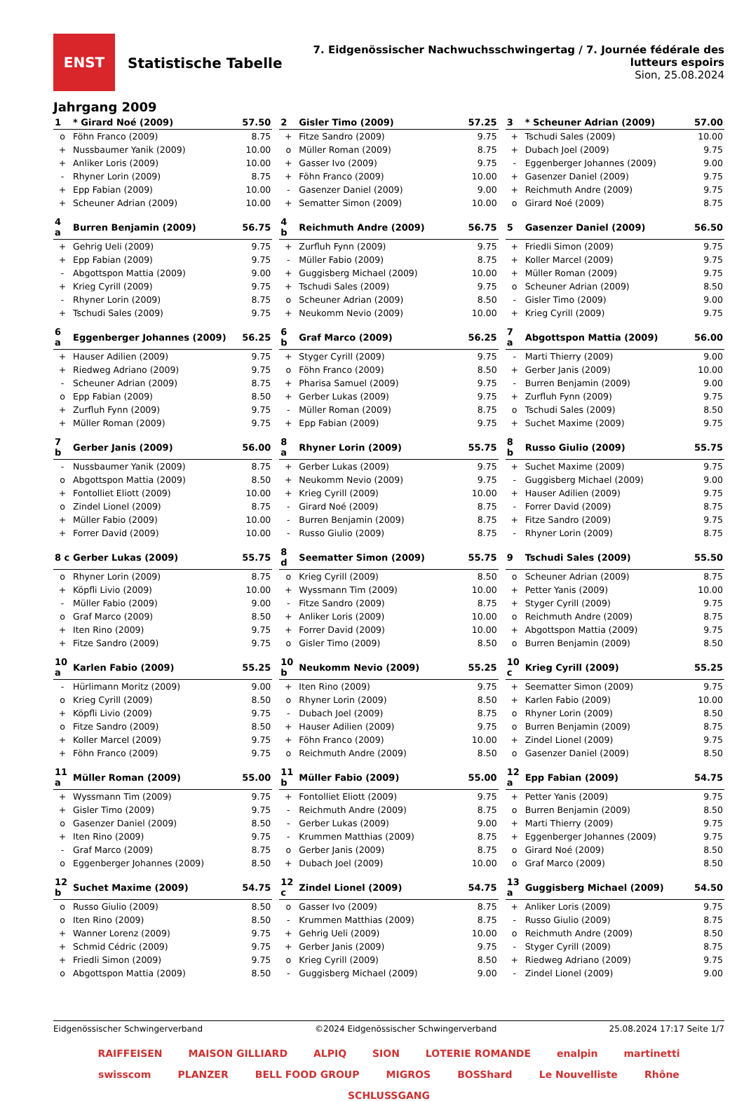ENST
Statistische Tabelle
7. Eidgenössischer Nachwuchsschwingertag / 7. Journée fédérale des lutteurs espoirs
Sion, 25.08.2024
Jahrgang 2009
| 1 | * Girard Noé (2009) | 57.50 |
| --- | --- | --- |
| o | Föhn Franco (2009) | 8.75 |
| + | Nussbaumer Yanik (2009) | 10.00 |
| + | Anliker Loris (2009) | 10.00 |
| - | Rhyner Lorin (2009) | 8.75 |
| + | Epp Fabian (2009) | 10.00 |
| + | Scheuner Adrian (2009) | 10.00 |
| 2 | Gisler Timo (2009) | 57.25 |
| --- | --- | --- |
| + | Fitze Sandro (2009) | 9.75 |
| o | Müller Roman (2009) | 8.75 |
| + | Gasser Ivo (2009) | 9.75 |
| + | Föhn Franco (2009) | 10.00 |
| - | Gasenzer Daniel (2009) | 9.00 |
| + | Sematter Simon (2009) | 10.00 |
| 3 | * Scheuner Adrian (2009) | 57.00 |
| --- | --- | --- |
| + | Tschudi Sales (2009) | 10.00 |
| + | Dubach Joel (2009) | 9.75 |
| - | Eggenberger Johannes (2009) | 9.00 |
| + | Gasenzer Daniel (2009) | 9.75 |
| + | Reichmuth Andre (2009) | 9.75 |
| o | Girard Noé (2009) | 8.75 |
| 4 a | Burren Benjamin (2009) | 56.75 |
| --- | --- | --- |
| + | Gehrig Ueli (2009) | 9.75 |
| + | Epp Fabian (2009) | 9.75 |
| - | Abgottspon Mattia (2009) | 9.00 |
| + | Krieg Cyrill (2009) | 9.75 |
| - | Rhyner Lorin (2009) | 8.75 |
| + | Tschudi Sales (2009) | 9.75 |
| 4 b | Reichmuth Andre (2009) | 56.75 |
| --- | --- | --- |
| + | Zurfluh Fynn (2009) | 9.75 |
| - | Müller Fabio (2009) | 8.75 |
| + | Guggisberg Michael (2009) | 10.00 |
| + | Tschudi Sales (2009) | 9.75 |
| o | Scheuner Adrian (2009) | 8.50 |
| + | Neukomm Nevio (2009) | 10.00 |
| 5 | Gasenzer Daniel (2009) | 56.50 |
| --- | --- | --- |
| + | Friedli Simon (2009) | 9.75 |
| + | Koller Marcel (2009) | 9.75 |
| + | Müller Roman (2009) | 9.75 |
| o | Scheuner Adrian (2009) | 8.50 |
| - | Gisler Timo (2009) | 9.00 |
| + | Krieg Cyrill (2009) | 9.75 |
| 6 a | Eggenberger Johannes (2009) | 56.25 |
| --- | --- | --- |
| + | Hauser Adilien (2009) | 9.75 |
| + | Riedweg Adriano (2009) | 9.75 |
| - | Scheuner Adrian (2009) | 8.75 |
| o | Epp Fabian (2009) | 8.50 |
| + | Zurfluh Fynn (2009) | 9.75 |
| + | Müller Roman (2009) | 9.75 |
| 6 b | Graf Marco (2009) | 56.25 |
| --- | --- | --- |
| + | Styger Cyrill (2009) | 9.75 |
| o | Föhn Franco (2009) | 8.50 |
| + | Pharisa Samuel (2009) | 9.75 |
| + | Gerber Lukas (2009) | 9.75 |
| - | Müller Roman (2009) | 8.75 |
| + | Epp Fabian (2009) | 9.75 |
| 7 a | Abgottspon Mattia (2009) | 56.00 |
| --- | --- | --- |
| - | Marti Thierry (2009) | 9.00 |
| + | Gerber Janis (2009) | 10.00 |
| - | Burren Benjamin (2009) | 9.00 |
| + | Zurfluh Fynn (2009) | 9.75 |
| o | Tschudi Sales (2009) | 8.50 |
| + | Suchet Maxime (2009) | 9.75 |
| 7 b | Gerber Janis (2009) | 56.00 |
| --- | --- | --- |
| - | Nussbaumer Yanik (2009) | 8.75 |
| o | Abgottspon Mattia (2009) | 8.50 |
| + | Fontolliet Eliott (2009) | 10.00 |
| o | Zindel Lionel (2009) | 8.75 |
| + | Müller Fabio (2009) | 10.00 |
| + | Forrer David (2009) | 10.00 |
| 8 a | Rhyner Lorin (2009) | 55.75 |
| --- | --- | --- |
| + | Gerber Lukas (2009) | 9.75 |
| + | Neukomm Nevio (2009) | 9.75 |
| + | Krieg Cyrill (2009) | 10.00 |
| - | Girard Noé (2009) | 8.75 |
| - | Burren Benjamin (2009) | 8.75 |
| - | Russo Giulio (2009) | 8.75 |
| 8 b | Russo Giulio (2009) | 55.75 |
| --- | --- | --- |
| + | Suchet Maxime (2009) | 9.75 |
| - | Guggisberg Michael (2009) | 9.00 |
| + | Hauser Adilien (2009) | 9.75 |
| - | Forrer David (2009) | 8.75 |
| + | Fitze Sandro (2009) | 9.75 |
| - | Rhyner Lorin (2009) | 8.75 |
| 8 c | Gerber Lukas (2009) | 55.75 |
| --- | --- | --- |
| o | Rhyner Lorin (2009) | 8.75 |
| + | Köpfli Livio (2009) | 10.00 |
| - | Müller Fabio (2009) | 9.00 |
| o | Graf Marco (2009) | 8.50 |
| + | Iten Rino (2009) | 9.75 |
| + | Fitze Sandro (2009) | 9.75 |
| 8 d | Seematter Simon (2009) | 55.75 |
| --- | --- | --- |
| o | Krieg Cyrill (2009) | 8.50 |
| + | Wyssmann Tim (2009) | 10.00 |
| - | Fitze Sandro (2009) | 8.75 |
| + | Anliker Loris (2009) | 10.00 |
| + | Forrer David (2009) | 10.00 |
| o | Gisler Timo (2009) | 8.50 |
| 9 | Tschudi Sales (2009) | 55.50 |
| --- | --- | --- |
| o | Scheuner Adrian (2009) | 8.75 |
| + | Petter Yanis (2009) | 10.00 |
| + | Styger Cyrill (2009) | 9.75 |
| o | Reichmuth Andre (2009) | 8.75 |
| + | Abgottspon Mattia (2009) | 9.75 |
| o | Burren Benjamin (2009) | 8.50 |
| 10 a | Karlen Fabio (2009) | 55.25 |
| --- | --- | --- |
| - | Hürlimann Moritz (2009) | 9.00 |
| o | Krieg Cyrill (2009) | 8.50 |
| + | Köpfli Livio (2009) | 9.75 |
| o | Fitze Sandro (2009) | 8.50 |
| + | Koller Marcel (2009) | 9.75 |
| + | Föhn Franco (2009) | 9.75 |
| 10 b | Neukomm Nevio (2009) | 55.25 |
| --- | --- | --- |
| + | Iten Rino (2009) | 9.75 |
| o | Rhyner Lorin (2009) | 8.50 |
| - | Dubach Joel (2009) | 8.75 |
| + | Hauser Adilien (2009) | 9.75 |
| + | Föhn Franco (2009) | 10.00 |
| o | Reichmuth Andre (2009) | 8.50 |
| 10 c | Krieg Cyrill (2009) | 55.25 |
| --- | --- | --- |
| + | Seematter Simon (2009) | 9.75 |
| + | Karlen Fabio (2009) | 10.00 |
| o | Rhyner Lorin (2009) | 8.50 |
| o | Burren Benjamin (2009) | 8.75 |
| + | Zindel Lionel (2009) | 9.75 |
| o | Gasenzer Daniel (2009) | 8.50 |
| 11 a | Müller Roman (2009) | 55.00 |
| --- | --- | --- |
| + | Wyssmann Tim (2009) | 9.75 |
| + | Gisler Timo (2009) | 9.75 |
| o | Gasenzer Daniel (2009) | 8.50 |
| + | Iten Rino (2009) | 9.75 |
| - | Graf Marco (2009) | 8.75 |
| o | Eggenberger Johannes (2009) | 8.50 |
| 11 b | Müller Fabio (2009) | 55.00 |
| --- | --- | --- |
| + | Fontolliet Eliott (2009) | 9.75 |
| - | Reichmuth Andre (2009) | 8.75 |
| - | Gerber Lukas (2009) | 9.00 |
| - | Krummen Matthias (2009) | 8.75 |
| o | Gerber Janis (2009) | 8.75 |
| + | Dubach Joel (2009) | 10.00 |
| 12 a | Epp Fabian (2009) | 54.75 |
| --- | --- | --- |
| + | Petter Yanis (2009) | 9.75 |
| o | Burren Benjamin (2009) | 8.50 |
| + | Marti Thierry (2009) | 9.75 |
| + | Eggenberger Johannes (2009) | 9.75 |
| o | Girard Noé (2009) | 8.50 |
| o | Graf Marco (2009) | 8.50 |
| 12 b | Suchet Maxime (2009) | 54.75 |
| --- | --- | --- |
| o | Russo Giulio (2009) | 8.50 |
| o | Iten Rino (2009) | 8.50 |
| + | Wanner Lorenz (2009) | 9.75 |
| + | Schmid Cédric (2009) | 9.75 |
| + | Friedli Simon (2009) | 9.75 |
| o | Abgottspon Mattia (2009) | 8.50 |
| 12 c | Zindel Lionel (2009) | 54.75 |
| --- | --- | --- |
| o | Gasser Ivo (2009) | 8.75 |
| - | Krummen Matthias (2009) | 8.75 |
| + | Gehrig Ueli (2009) | 10.00 |
| + | Gerber Janis (2009) | 9.75 |
| o | Krieg Cyrill (2009) | 8.50 |
| - | Guggisberg Michael (2009) | 9.00 |
| 13 a | Guggisberg Michael (2009) | 54.50 |
| --- | --- | --- |
| + | Anliker Loris (2009) | 9.75 |
| - | Russo Giulio (2009) | 8.75 |
| o | Reichmuth Andre (2009) | 8.50 |
| - | Styger Cyrill (2009) | 8.75 |
| + | Riedweg Adriano (2009) | 9.75 |
| - | Zindel Lionel (2009) | 9.00 |
Eidgenössischer Schwingerverband ©2024 Eidgenössischer Schwingerverband 25.08.2024 17:17 Seite 1/7
RAIFFEISEN MAISON GILLIARD ALPIQ SION LOTERIE ROMANDE enalpin martinetti swisscom PLANZER BELL FOOD GROUP MIGROS BOSShard Le Nouvelliste Rhône SCHLUSSGANG